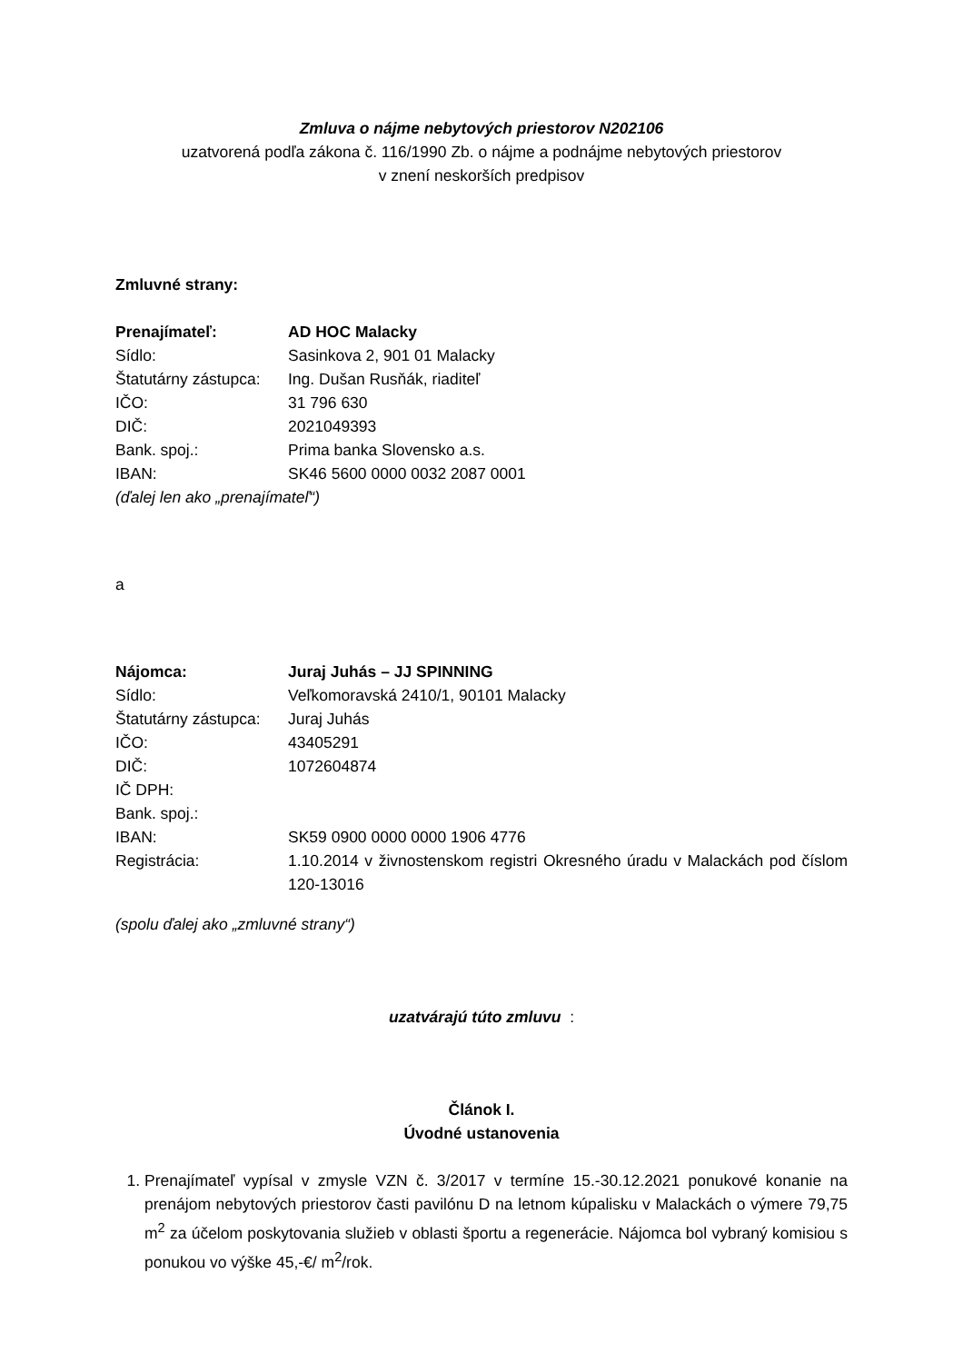Zmluva o nájme nebytových priestorov N202106
uzatvorená podľa zákona č. 116/1990 Zb. o nájme a podnájme nebytových priestorov
v znení neskorších predpisov
Zmluvné strany:
| Prenajímateľ: | AD HOC Malacky |
| Sídlo: | Sasinkova 2, 901 01 Malacky |
| Štatutárny zástupca: | Ing. Dušan Rusňák, riaditeľ |
| IČO: | 31 796 630 |
| DIČ: | 2021049393 |
| Bank. spoj.: | Prima banka Slovensko a.s. |
| IBAN: | SK46 5600 0000 0032 2087 0001 |
(ďalej len ako „prenajímateľ“)
a
| Nájomca: | Juraj Juhás – JJ SPINNING |
| Sídlo: | Veľkomoravská 2410/1, 90101 Malacky |
| Štatutárny zástupca: | Juraj Juhás |
| IČO: | 43405291 |
| DIČ: | 1072604874 |
| IČ DPH: | |
| Bank. spoj.: | |
| IBAN: | SK59 0900 0000 0000 1906 4776 |
| Registrácia: | 1.10.2014 v živnostenskom registri Okresného úradu v Malackách pod číslom 120-13016 |
(spolu ďalej ako „zmluvné strany“)
uzatvárajú túto zmluvu :
Článok I.
Úvodné ustanovenia
1. Prenajímateľ vypísal v zmysle VZN č. 3/2017 v termíne 15.-30.12.2021 ponukové konanie na prenájom nebytových priestorov časti pavilónu D na letnom kúpalisku v Malackách o výmere 79,75 m<sup>2</sup> za účelom poskytovania služieb v oblasti športu a regenerácie. Nájomca bol vybraný komisiou s ponukou vo výške 45,-€/ m<sup>2</sup>/rok.